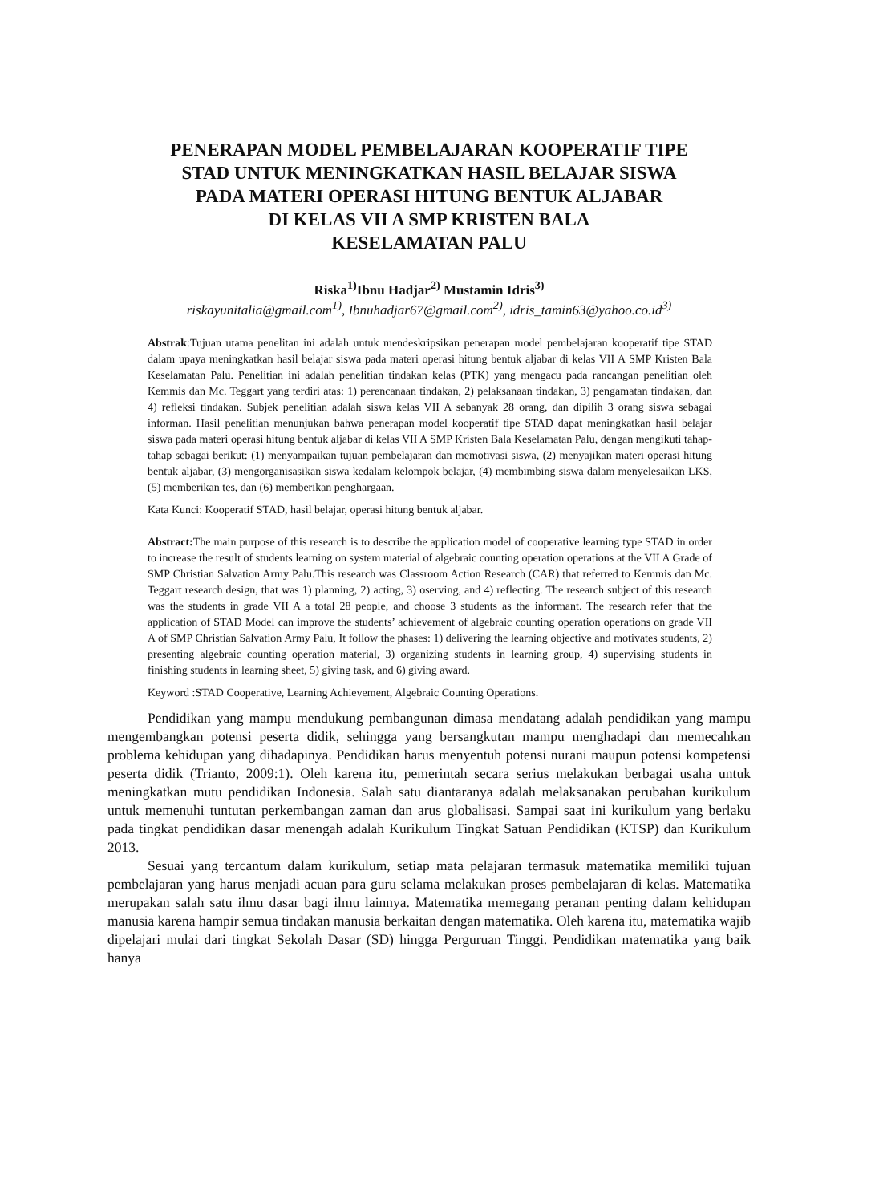PENERAPAN MODEL PEMBELAJARAN KOOPERATIF TIPE
STAD UNTUK MENINGKATKAN HASIL BELAJAR SISWA
PADA MATERI OPERASI HITUNG BENTUK ALJABAR
DI KELAS VII A SMP KRISTEN BALA
KESELAMATAN PALU
Riska<sup>1)</sup>Ibnu Hadjar<sup>2)</sup> Mustamin Idris<sup>3)</sup>
riskayunitalia@gmail.com<sup>1)</sup>, Ibnuhadjar67@gmail.com<sup>2)</sup>, idris_tamin63@yahoo.co.id<sup>3)</sup>
Abstrak:Tujuan utama penelitan ini adalah untuk mendeskripsikan penerapan model pembelajaran kooperatif tipe STAD dalam upaya meningkatkan hasil belajar siswa pada materi operasi hitung bentuk aljabar di kelas VII A SMP Kristen Bala Keselamatan Palu. Penelitian ini adalah penelitian tindakan kelas (PTK) yang mengacu pada rancangan penelitian oleh Kemmis dan Mc. Teggart yang terdiri atas: 1) perencanaan tindakan, 2) pelaksanaan tindakan, 3) pengamatan tindakan, dan 4) refleksi tindakan. Subjek penelitian adalah siswa kelas VII A sebanyak 28 orang, dan dipilih 3 orang siswa sebagai informan. Hasil penelitian menunjukan bahwa penerapan model kooperatif tipe STAD dapat meningkatkan hasil belajar siswa pada materi operasi hitung bentuk aljabar di kelas VII A SMP Kristen Bala Keselamatan Palu, dengan mengikuti tahap-tahap sebagai berikut: (1) menyampaikan tujuan pembelajaran dan memotivasi siswa, (2) menyajikan materi operasi hitung bentuk aljabar, (3) mengorganisasikan siswa kedalam kelompok belajar, (4) membimbing siswa dalam menyelesaikan LKS, (5) memberikan tes, dan (6) memberikan penghargaan.
Kata Kunci: Kooperatif STAD, hasil belajar, operasi hitung bentuk aljabar.
Abstract: The main purpose of this research is to describe the application model of cooperative learning type STAD in order to increase the result of students learning on system material of algebraic counting operation operations at the VII A Grade of SMP Christian Salvation Army Palu.This research was Classroom Action Research (CAR) that referred to Kemmis dan Mc. Teggart research design, that was 1) planning, 2) acting, 3) oserving, and 4) reflecting. The research subject of this research was the students in grade VII A a total 28 people, and choose 3 students as the informant. The research refer that the application of STAD Model can improve the students’ achievement of algebraic counting operation operations on grade VII A of SMP Christian Salvation Army Palu, It follow the phases: 1) delivering the learning objective and motivates students, 2) presenting algebraic counting operation material, 3) organizing students in learning group, 4) supervising students in finishing students in learning sheet, 5) giving task, and 6) giving award.
Keyword :STAD Cooperative, Learning Achievement, Algebraic Counting Operations.
Pendidikan yang mampu mendukung pembangunan dimasa mendatang adalah pendidikan yang mampu mengembangkan potensi peserta didik, sehingga yang bersangkutan mampu menghadapi dan memecahkan problema kehidupan yang dihadapinya. Pendidikan harus menyentuh potensi nurani maupun potensi kompetensi peserta didik (Trianto, 2009:1). Oleh karena itu, pemerintah secara serius melakukan berbagai usaha untuk meningkatkan mutu pendidikan Indonesia. Salah satu diantaranya adalah melaksanakan perubahan kurikulum untuk memenuhi tuntutan perkembangan zaman dan arus globalisasi. Sampai saat ini kurikulum yang berlaku pada tingkat pendidikan dasar menengah adalah Kurikulum Tingkat Satuan Pendidikan (KTSP) dan Kurikulum 2013.
Sesuai yang tercantum dalam kurikulum, setiap mata pelajaran termasuk matematika memiliki tujuan pembelajaran yang harus menjadi acuan para guru selama melakukan proses pembelajaran di kelas. Matematika merupakan salah satu ilmu dasar bagi ilmu lainnya. Matematika memegang peranan penting dalam kehidupan manusia karena hampir semua tindakan manusia berkaitan dengan matematika. Oleh karena itu, matematika wajib dipelajari mulai dari tingkat Sekolah Dasar (SD) hingga Perguruan Tinggi. Pendidikan matematika yang baik hanya